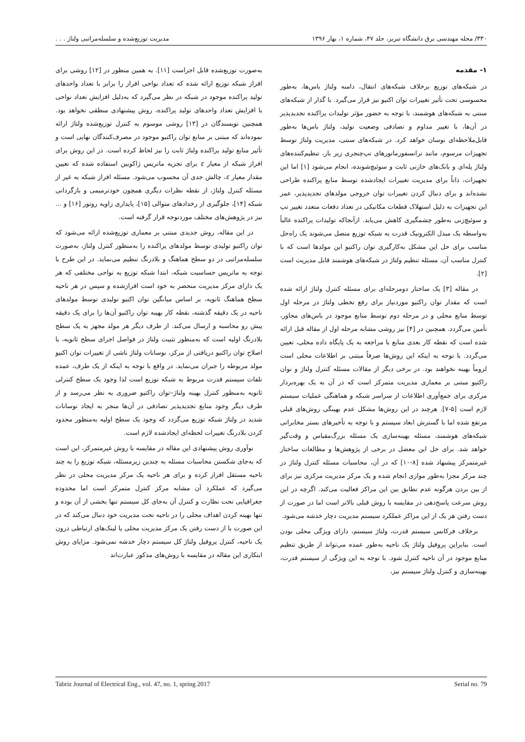۳۳۰/ مجله مهندسی برق دانشگاه تبریز، جلد ۴۷، شماره ۱، بهار ۱۳۹۶ مدیریت توزیع‌شده و سلسله‌مراتبی ولتاژ . . .
۱- مقدمه
در شبکه‌های توزیع برخلاف شبکه‌های انتقال، دامنه ولتاژ باس‌ها، به‌طور محسوسی تحت تأثیر تغییرات توان اکتیو نیز قرار می‌گیرد. با گذار از شبکه‌های سنتی به شبکه‌های هوشمند، با توجه به حضور مؤثر تولیدات پراکنده تجدیدپذیر در آن‌ها، با تغییر مداوم و تصادفی وضعیت تولید، ولتاژ باس‌ها به‌طور قابل‌ملاحظه‌ای نوسان خواهد کرد. در شبکه‌های سنتی، مدیریت ولتاژ توسط تجهیزات مرسوم، مانند ترانسفورماتورهای تپ‌چنجری زیر بار، تنظیم‌کننده‌های ولتاژ پله‌ای و بانک‌های خازنی ثابت و سوئیچ‌شونده، انجام می‌شود [۱] اما این تجهیزات، ذاتاً برای مدیریت تغییرات ایجادشده توسط منابع پراکنده طراحی نشده‌اند و برای دنبال کردن تغییرات توان خروجی مولدهای تجدیدپذیر، عمر این تجهیزات به دلیل استهلاک قطعات مکانیکی در تعداد دفعات متعدد تغییر تپ و سوئیچ‌زنی به‌طور چشمگیری کاهش می‌یابد. ازآنجاکه تولیدات پراکنده غالباً به‌واسطه یک مبدل الکترونیک قدرت به شبکه توزیع متصل می‌شوند یک راه‌حل مناسب برای حل این مشکل به‌کارگیری توان راکتیو این مولدها است که با کنترل مناسب آن، مسئله تنظیم ولتاژ در شبکه‌های هوشمند قابل مدیریت است [۲].
در مقاله [۳] یک ساختار دومرحله‌ای برای مسئله کنترل ولتاژ ارائه شده است که مقدار توان راکتیو موردنیاز برای رفع تخطی ولتاژ در مرحله اول توسط منابع محلی و در مرحله دوم توسط منابع موجود در باس‌های مجاور، تأمین می‌گردد. همچنین در [۴] نیز روشی مشابه مرحله اول از مقاله قبل ارائه شده است که نقطه کار بعدی منابع با مراجعه به یک پایگاه داده محلی، تعیین می‌گردد. با توجه به اینکه این روش‌ها صرفاً مبتنی بر اطلاعات محلی است لزوماً بهینه نخواهند بود. در برخی دیگر از مقالات مسئله کنترل ولتاژ و توان راکتیو مبتنی بر معماری مدیریت متمرکز است که در آن به یک بهره‌بردار مرکزی برای جمع‌آوری اطلاعات از سراسر شبکه و هماهنگی عملیات سیستم لازم است [۵-۷]. هرچند در این روش‌ها مشکل عدم بهینگی روش‌های قبلی مرتفع شده اما با گسترش ابعاد سیستم و با توجه به تأخیرهای بستر مخابراتی شبکه‌های هوشمند، مسئله بهینه‌سازی یک مسئله بزرگ‌مقیاس و وقت‌گیر خواهد شد. برای حل این معضل در برخی از پژوهش‌ها و مطالعات ساختار غیرمتمرکز پیشنهاد شده [۸-۱۰] که در آن، محاسبات مسئله کنترل ولتاژ در چند مرکز مجزا به‌طور موازی انجام شده و یک مرکز مدیریت مرکزی نیز برای از بین بردن هرگونه عدم تطابق بین این مراکز فعالیت می‌کند. اگرچه در این روش سرعت پاسخ‌دهی در مقایسه با روش قبلی بالاتر است اما در صورت از دست رفتن هر یک از این مراکز عملکرد سیستم مدیریت دچار خدشه می‌شود.
برخلاف فرکانس سیستم قدرت، ولتاژ سیستم، دارای ویژگی محلی بودن است. بنابراین پروفیل ولتاژ یک ناحیه به‌طور عمده می‌تواند از طریق تنظیم منابع موجود در آن ناحیه کنترل شود. با توجه به این ویژگی از سیستم قدرت، بهینه‌سازی و کنترل ولتاژ سیستم نیز،
به‌صورت توزیع‌شده قابل اجراست [۱۱]. به همین منظور در [۱۲] روشی برای افراز شبکه توزیع ارائه شده که تعداد نواحی افراز را برابر با تعداد واحدهای تولید پراکنده موجود در شبکه در نظر می‌گیرد که به‌دلیل افزایش تعداد نواحی با افزایش تعداد واحدهای تولید پراکنده، روش پیشنهادی منطقی نخواهد بود. همچنین نویسندگان در [۱۳] روشی موسوم به کنترل توزیع‌شده ولتاژ ارائه نموده‌اند که مبتنی بر منابع توان راکتیو موجود در مصرف‌کنندگان نهایی است و تأثیر منابع تولید پراکنده ولتاژ ثابت را نیز لحاظ کرده است. در این روش برای افراز شبکه از معیار ε برای تجزیه ماتریس ژاکوبین استفاده شده که تعیین مقدار معیار ε، چالش جدی آن محسوب می‌شود. مسئله افراز شبکه به غیر از مسئله کنترل ولتاژ، از نقطه نظرات دیگری همچون خودترمیمی و بازگردانی شبکه [۱۴]، جلوگیری از رخدادهای متوالی [۱۵]، پایداری زاویه روتور [۱۶] و ... نیز در پژوهش‌های مختلف موردتوجه قرار گرفته است.
در این مقاله، روش جدیدی مبتنی بر معماری توزیع‌شده ارائه می‌شود که توان راکتیو تولیدی توسط مولدهای پراکنده را به‌منظور کنترل ولتاژ، به‌صورت سلسله‌مراتبی در دو سطح هماهنگ و بلادرنگ تنظیم می‌نماید. در این طرح با توجه به ماتریس حساسیت شبکه، ابتدا شبکه توزیع به نواحی مختلفی که هر یک دارای مرکز مدیریت منحصر به خود است افرازشده و سپس در هر ناحیه سطح هماهنگ ثانویه، بر اساس میانگین توان اکتیو تولیدی توسط مولدهای ناحیه در یک دقیقه گذشته، نقطه کار بهینه توان راکتیو آن‌ها را برای یک دقیقه پیش رو محاسبه و ارسال می‌کند. از طرف دیگر هر مولد مجهز به یک سطح بلادرنگ اولیه است که به‌منظور تثبیت ولتاژ در فواصل اجرای سطح ثانویه، با اصلاح توان راکتیو دریافتی از مرکز، نوسانات ولتاژ ناشی از تغییرات توان اکتیو مولد مربوطه را جبران می‌نماید. در واقع با توجه به اینکه از یک طرف، عمده تلفات سیستم قدرت مربوط به شبکه توزیع است لذا وجود یک سطح کنترلی ثانویه به‌منظور کنترل بهینه ولتاژ–توان راکتیو ضروری به نظر می‌رسد و از طرف دیگر وجود منابع تجدیدپذیر تصادفی در آن‌ها منجر به ایجاد نوسانات شدید در ولتاژ شبکه توزیع می‌گردد که وجود یک سطح اولیه به‌منظور محدود کردن بلادرنگ تغییرات لحظه‌ای ایجادشده لازم است.
نوآوری روش پیشنهادی این مقاله در مقایسه با روش غیرمتمرکز، این است که به‌جای شکستن محاسبات مسئله به چندین زیرمسئله، شبکه توزیع را به چند ناحیه مستقل افراز کرده و برای هر ناحیه یک مرکز مدیریت محلی در نظر می‌گیرد که عملکرد آن مشابه مرکز کنترل متمرکز است اما محدوده جغرافیایی تحت نظارت و کنترل آن به‌جای کل سیستم تنها بخشی از آن بوده و تنها بهینه کردن اهداف محلی را در ناحیه تحت مدیریت خود دنبال می‌کند که در این صورت با از دست رفتن یک مرکز مدیریت محلی یا لینک‌های ارتباطی درون یک ناحیه، کنترل پروفیل ولتاژ کل سیستم دچار خدشه نمی‌شود. مزایای روش ابتکاری این مقاله در مقایسه با روش‌های مذکور عبارت‌اند
Tabriz Journal of Electrical Eng., vol. 47, no. 1, spring 2017 Serial no. 79